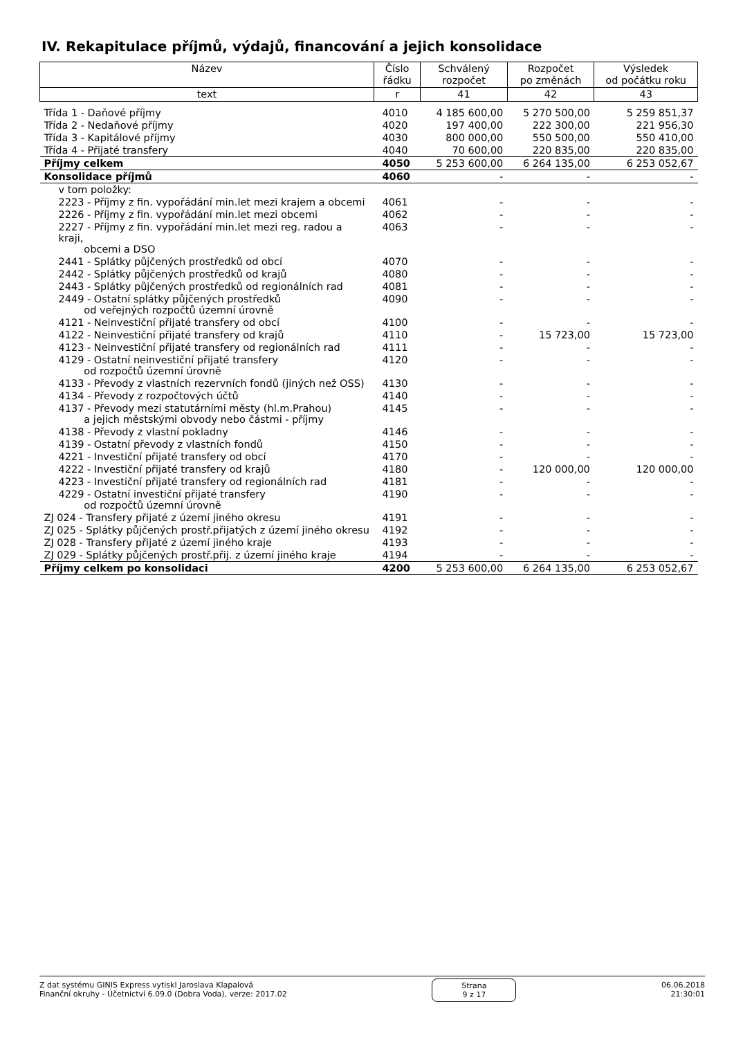IV. Rekapitulace příjmů, výdajů, financování a jejich konsolidace
| Název | Číslo řádku | Schválený rozpočet | Rozpočet po změnách | Výsledek od počátku roku |
| --- | --- | --- | --- | --- |
| text | r | 41 | 42 | 43 |
| Třída 1 - Daňové příjmy | 4010 | 4 185 600,00 | 5 270 500,00 | 5 259 851,37 |
| Třída 2 - Nedaňové příjmy | 4020 | 197 400,00 | 222 300,00 | 221 956,30 |
| Třída 3 - Kapitálové příjmy | 4030 | 800 000,00 | 550 500,00 | 550 410,00 |
| Třída 4 - Přijaté transfery | 4040 | 70 600,00 | 220 835,00 | 220 835,00 |
| Příjmy celkem | 4050 | 5 253 600,00 | 6 264 135,00 | 6 253 052,67 |
| Konsolidace příjmů | 4060 | - | - | - |
| v tom položky: | | | | |
| 2223 - Příjmy z fin. vypořádání min.let mezi krajem a obcemi | 4061 | - | - | - |
| 2226 - Příjmy z fin. vypořádání min.let mezi obcemi | 4062 | - | - | - |
| 2227 - Příjmy z fin. vypořádání min.let mezi reg. radou a kraji, obcemi a DSO | 4063 | - | - | - |
| 2441 - Splátky půjčených prostředků od obcí | 4070 | - | - | - |
| 2442 - Splátky půjčených prostředků od krajů | 4080 | - | - | - |
| 2443 - Splátky půjčených prostředků od regionálních rad | 4081 | - | - | - |
| 2449 - Ostatní splátky půjčených prostředků od veřejných rozpočtů územní úrovně | 4090 | - | - | - |
| 4121 - Neinvestiční přijaté transfery od obcí | 4100 | - | - | - |
| 4122 - Neinvestiční přijaté transfery od krajů | 4110 | - | 15 723,00 | 15 723,00 |
| 4123 - Neinvestiční přijaté transfery od regionálních rad | 4111 | - | - | - |
| 4129 - Ostatní neinvestiční přijaté transfery od rozpočtů územní úrovně | 4120 | - | - | - |
| 4133 - Převody z vlastních rezervních fondů (jiných než OSS) | 4130 | - | - | - |
| 4134 - Převody z rozpočtových účtů | 4140 | - | - | - |
| 4137 - Převody mezi statutárními městy (hl.m.Prahou) a jejich městskými obvody nebo částmi - příjmy | 4145 | - | - | - |
| 4138 - Převody z vlastní pokladny | 4146 | - | - | - |
| 4139 - Ostatní převody z vlastních fondů | 4150 | - | - | - |
| 4221 - Investiční přijaté transfery od obcí | 4170 | - | - | - |
| 4222 - Investiční přijaté transfery od krajů | 4180 | - | 120 000,00 | 120 000,00 |
| 4223 - Investiční přijaté transfery od regionálních rad | 4181 | - | - | - |
| 4229 - Ostatní investiční přijaté transfery od rozpočtů územní úrovně | 4190 | - | - | - |
| ZJ 024 - Transfery přijaté z území jiného okresu | 4191 | - | - | - |
| ZJ 025 - Splátky půjčených prostř.přijatých z území jiného okresu | 4192 | - | - | - |
| ZJ 028 - Transfery přijaté z území jiného kraje | 4193 | - | - | - |
| ZJ 029 - Splátky půjčených prostř.přij. z území jiného kraje | 4194 | - | - | - |
| Příjmy celkem po konsolidaci | 4200 | 5 253 600,00 | 6 264 135,00 | 6 253 052,67 |
Z dat systému GINIS Express vytiskl Jaroslava Klapalová
Finanční okruhy - Účetnictví 6.09.0 (Dobra Voda), verze: 2017.02
Strana
9 z 17
06.06.2018
21:30:01